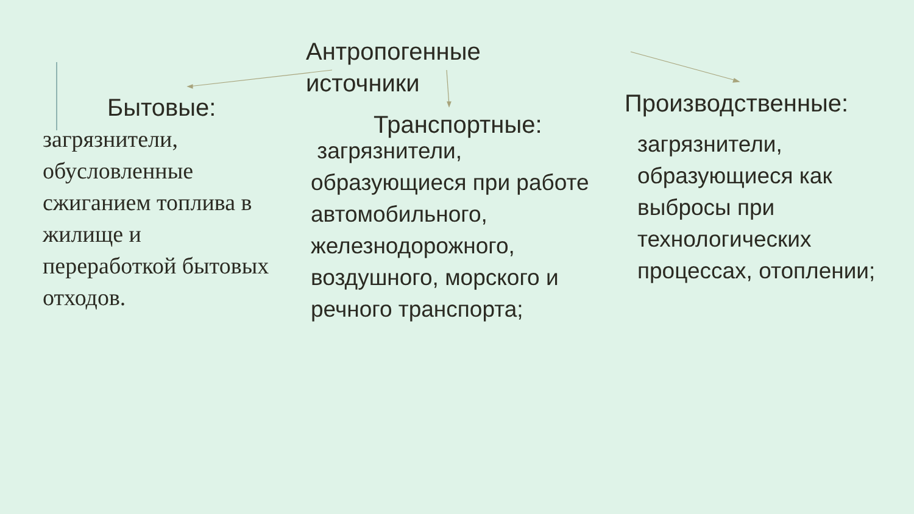Антропогенные источники
Бытовые:
загрязнители, обусловленные сжиганием топлива в жилище и переработкой бытовых отходов.
Транспортные:
загрязнители, образующиеся при работе автомобильного, железнодорожного, воздушного, морского и речного транспорта;
Производственные:
загрязнители, образующиеся как выбросы при технологических процессах, отоплении;